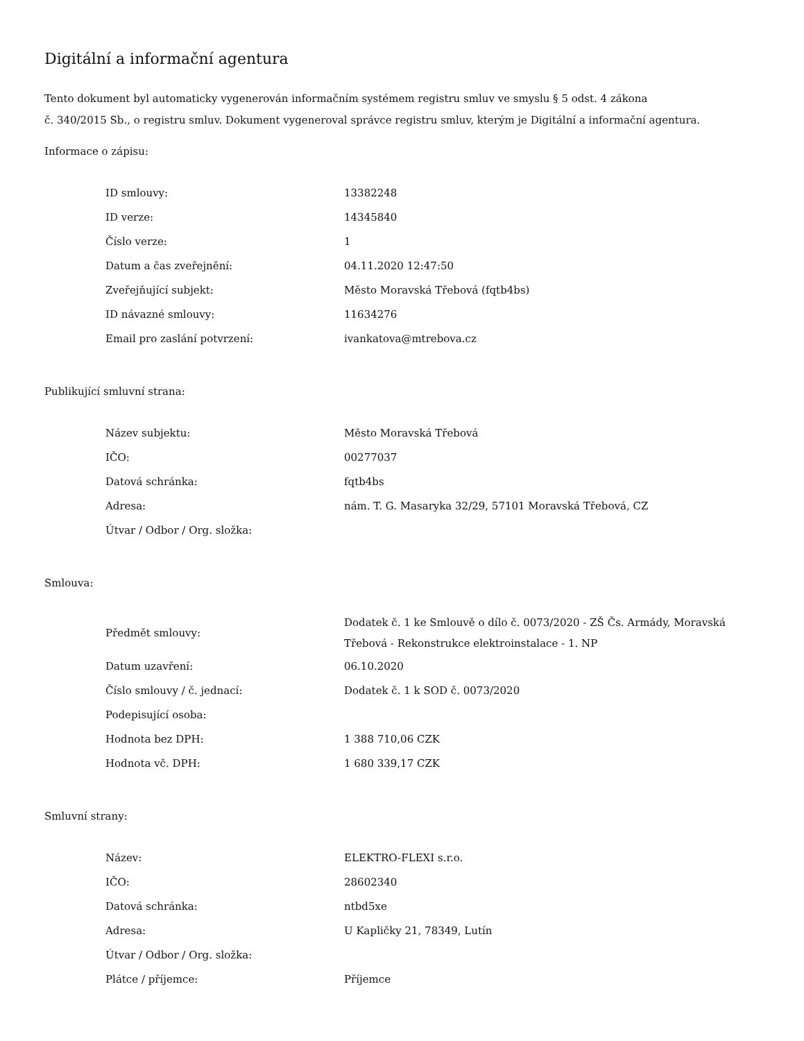Digitální a informační agentura
Tento dokument byl automaticky vygenerován informačním systémem registru smluv ve smyslu § 5 odst. 4 zákona
č. 340/2015 Sb., o registru smluv. Dokument vygeneroval správce registru smluv, kterým je Digitální a informační agentura.
Informace o zápisu:
| ID smlouvy: | 13382248 |
| ID verze: | 14345840 |
| Číslo verze: | 1 |
| Datum a čas zveřejnění: | 04.11.2020 12:47:50 |
| Zveřejňující subjekt: | Město Moravská Třebová (fqtb4bs) |
| ID návazné smlouvy: | 11634276 |
| Email pro zaslání potvrzení: | ivankatova@mtrebova.cz |
Publikující smluvní strana:
| Název subjektu: | Město Moravská Třebová |
| IČO: | 00277037 |
| Datová schránka: | fqtb4bs |
| Adresa: | nám. T. G. Masaryka 32/29, 57101 Moravská Třebová, CZ |
| Útvar / Odbor / Org. složka: | |
Smlouva:
| Předmět smlouvy: | Dodatek č. 1 ke Smlouvě o dílo č. 0073/2020 - ZŠ Čs. Armády, Moravská Třebová - Rekonstrukce elektroinstalace - 1. NP |
| Datum uzavření: | 06.10.2020 |
| Číslo smlouvy / č. jednací: | Dodatek č. 1 k SOD č. 0073/2020 |
| Podepisující osoba: | |
| Hodnota bez DPH: | 1 388 710,06 CZK |
| Hodnota vč. DPH: | 1 680 339,17 CZK |
Smluvní strany:
| Název: | ELEKTRO-FLEXI s.r.o. |
| IČO: | 28602340 |
| Datová schránka: | ntbd5xe |
| Adresa: | U Kapličky 21, 78349, Lutín |
| Útvar / Odbor / Org. složka: | |
| Plátce / příjemce: | Příjemce |